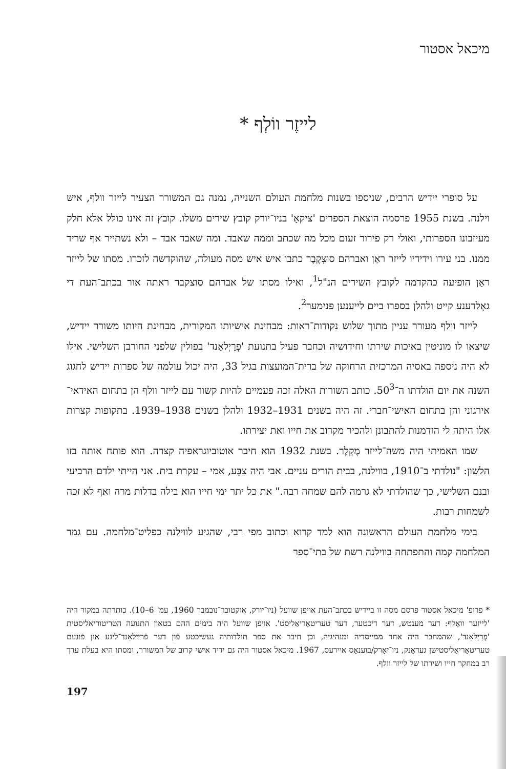מיכאל אסטור
לייזֶר ווֹלְף *
על סופרי יידיש הרבים, שניספו בשנות מלחמת העולם השנייה, נמנה גם המשורר הצעיר לייזר וולף, איש וילנה. בשנת 1955 פרסמה הוצאת הספרים 'ציקאָ' בניו־יורק קובץ שירים משלו. קובץ זה אינו כולל אלא חלק מעיזבונו הספרותי, ואולי רק פירור זעום מכל מה שכתב וממה שאבד. ומה שאבד אבד – ולא נשתייר אף שריד ממנו. בני עירו וידידיו לייזר ראַן ואברהם סוּצְקֶבֶר כתבו איש איש מסה מעולה, שהוקדשה לזכרו. מסתו של לייזר ראַן הופיעה כהקדמה לקובץ השירים הנ"ל<sup>1</sup>, ואילו מסתו של אברהם סוצקבר ראתה אור בכתב־העת די גאָלדענע קייט ולהלן בספרו ביים לייענען פּנימער<sup>2</sup>.
לייזר וולף מעורר עניין מתוך שלוש נקודות־ראות: מבחינת אישיותו המקורית, מבחינת היותו משורר יידיש, שיצאו לו מוניטין באיכות שירתו וחידושיה וכחבר פעיל בתנועת 'פְרַיְלאַנד' בפולין שלפני החורבן השלישי. אילו לא היה ניספה באסיה המרכזית הרחוקה של ברית־המועצות בגיל 33, היה יכול עולמה של ספרות יידיש לחגוג השנה את יום הולדתו ה־50<sup>3</sup>. כותב השורות האלה זכה פעמיים להיות קשור עם לייזר וולף הן בתחום האידאי־אירגוני והן בתחום האישי־חברי. זה היה בשנים 1931–1932 ולהלן בשנים 1938–1939. בתקופות קצרות אלו היתה לי הזדמנות להתבונן ולהכיר מקרוב את חייו ואת יצירתו.
שמו האמיתי היה משה־לייזר מֶקְלֶר. בשנת 1932 הוא חיבר אוטוביוגראפיה קצרה. הוא פותח אותה בזו הלשון: "נולדתי ב־1910, בווילנה, בבית הורים עניים. אבי היה צַבָּע, אמי – עקרת בית. אני הייתי ילדם הרביעי ובנם השלישי, כך שהולדתי לא גרמה להם שמחה רבה." את כל יתר ימי חייו הוא בילה בדלות מרה ואף לא זכה לשמחות רבות.
בימי מלחמת העולם הראשונה הוא למד קרוא וכתוב מפי רבי, שהגיע לווילנה כפליט־מלחמה. עם גמר המלחמה קמה והתפתחה בווילנה רשת של בתי־ספר
* פרופ' מיכאל אסטור פרסם מסה זו ביידיש בכתב־העת אויפן שוועל (ניו־יורק, אוקטובר־נובמבר 1960, עמ' 6–10). כותרתה במקור היה 'לייזער וואָלף: דער מענטש, דער דיכטער, דער טעריטאָריאַליסט'. אויפן שוועל היה בימים ההם בטאון התנועה הטריטוריאליסטית 'פְרַיְלאַנד', שהמחבר היה אחד ממייסדיה ומנהיגיה, וכן חיבר את ספר תולדותיה געשיכטע פֿון דער פֿרײַלאַנד־ליגע און פֿונעם טעריטאָריאַליסטישן געדאַנק, ניו־יאָרק/בוענאָס איירעס, 1967. מיכאל אסטור היה גם ידיד אישי קרוב של המשורר, ומסתו היא בעלת ערך רב במחקר חייו ושירתו של לייזר וולף.
197